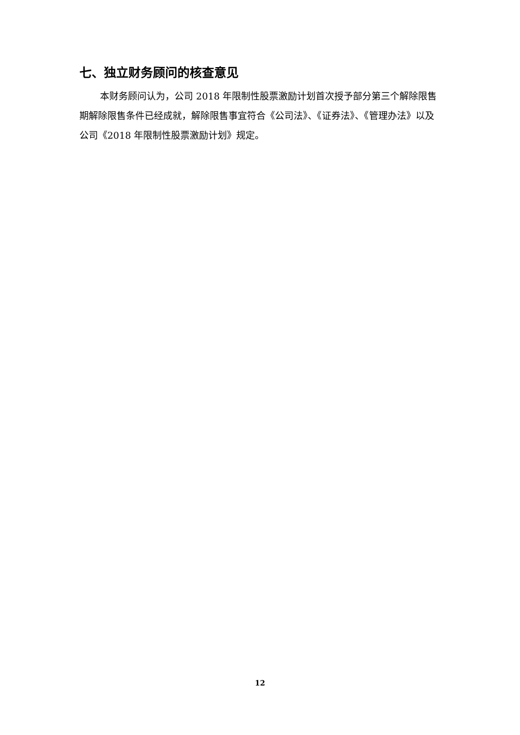七、独立财务顾问的核查意见
本财务顾问认为，公司 2018 年限制性股票激励计划首次授予部分第三个解除限售期解除限售条件已经成就，解除限售事宜符合《公司法》、《证券法》、《管理办法》以及公司《2018 年限制性股票激励计划》规定。
12